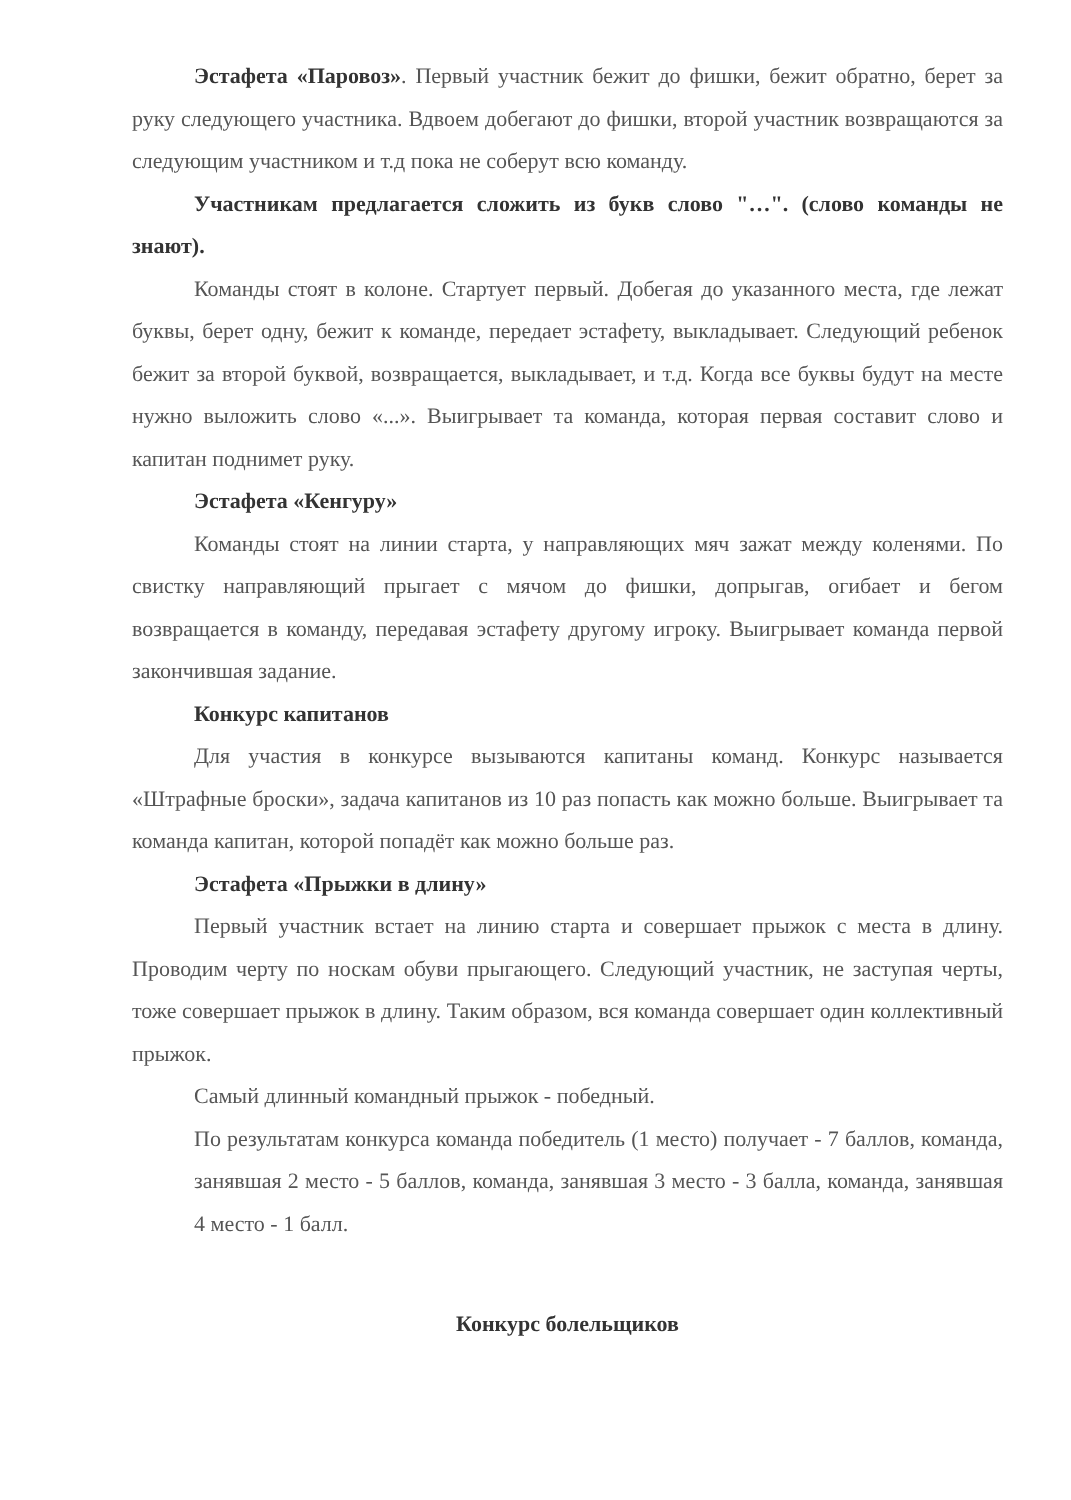Эстафета «Паровоз». Первый участник бежит до фишки, бежит обратно, берет за руку следующего участника. Вдвоем добегают до фишки, второй участник возвращаются за следующим участником и т.д пока не соберут всю команду.
Участникам предлагается сложить из букв слово "…". (слово команды не знают).
Команды стоят в колоне. Стартует первый. Добегая до указанного места, где лежат буквы, берет одну, бежит к команде, передает эстафету, выкладывает. Следующий ребенок бежит за второй буквой, возвращается, выкладывает, и т.д. Когда все буквы будут на месте нужно выложить слово «...». Выигрывает та команда, которая первая составит слово и капитан поднимет руку.
Эстафета «Кенгуру»
Команды стоят на линии старта, у направляющих мяч зажат между коленями. По свистку направляющий прыгает с мячом до фишки, допрыгав, огибает и бегом возвращается в команду, передавая эстафету другому игроку. Выигрывает команда первой закончившая задание.
Конкурс капитанов
Для участия в конкурсе вызываются капитаны команд. Конкурс называется «Штрафные броски», задача капитанов из 10 раз попасть как можно больше. Выигрывает та команда капитан, которой попадёт как можно больше раз.
Эстафета «Прыжки в длину»
Первый участник встает на линию старта и совершает прыжок с места в длину. Проводим черту по носкам обуви прыгающего. Следующий участник, не заступая черты, тоже совершает прыжок в длину. Таким образом, вся команда совершает один коллективный прыжок.
Самый длинный командный прыжок - победный.
По результатам конкурса команда победитель (1 место) получает - 7 баллов, команда, занявшая 2 место - 5 баллов, команда, занявшая 3 место - 3 балла, команда, занявшая 4 место - 1 балл.
Конкурс болельщиков